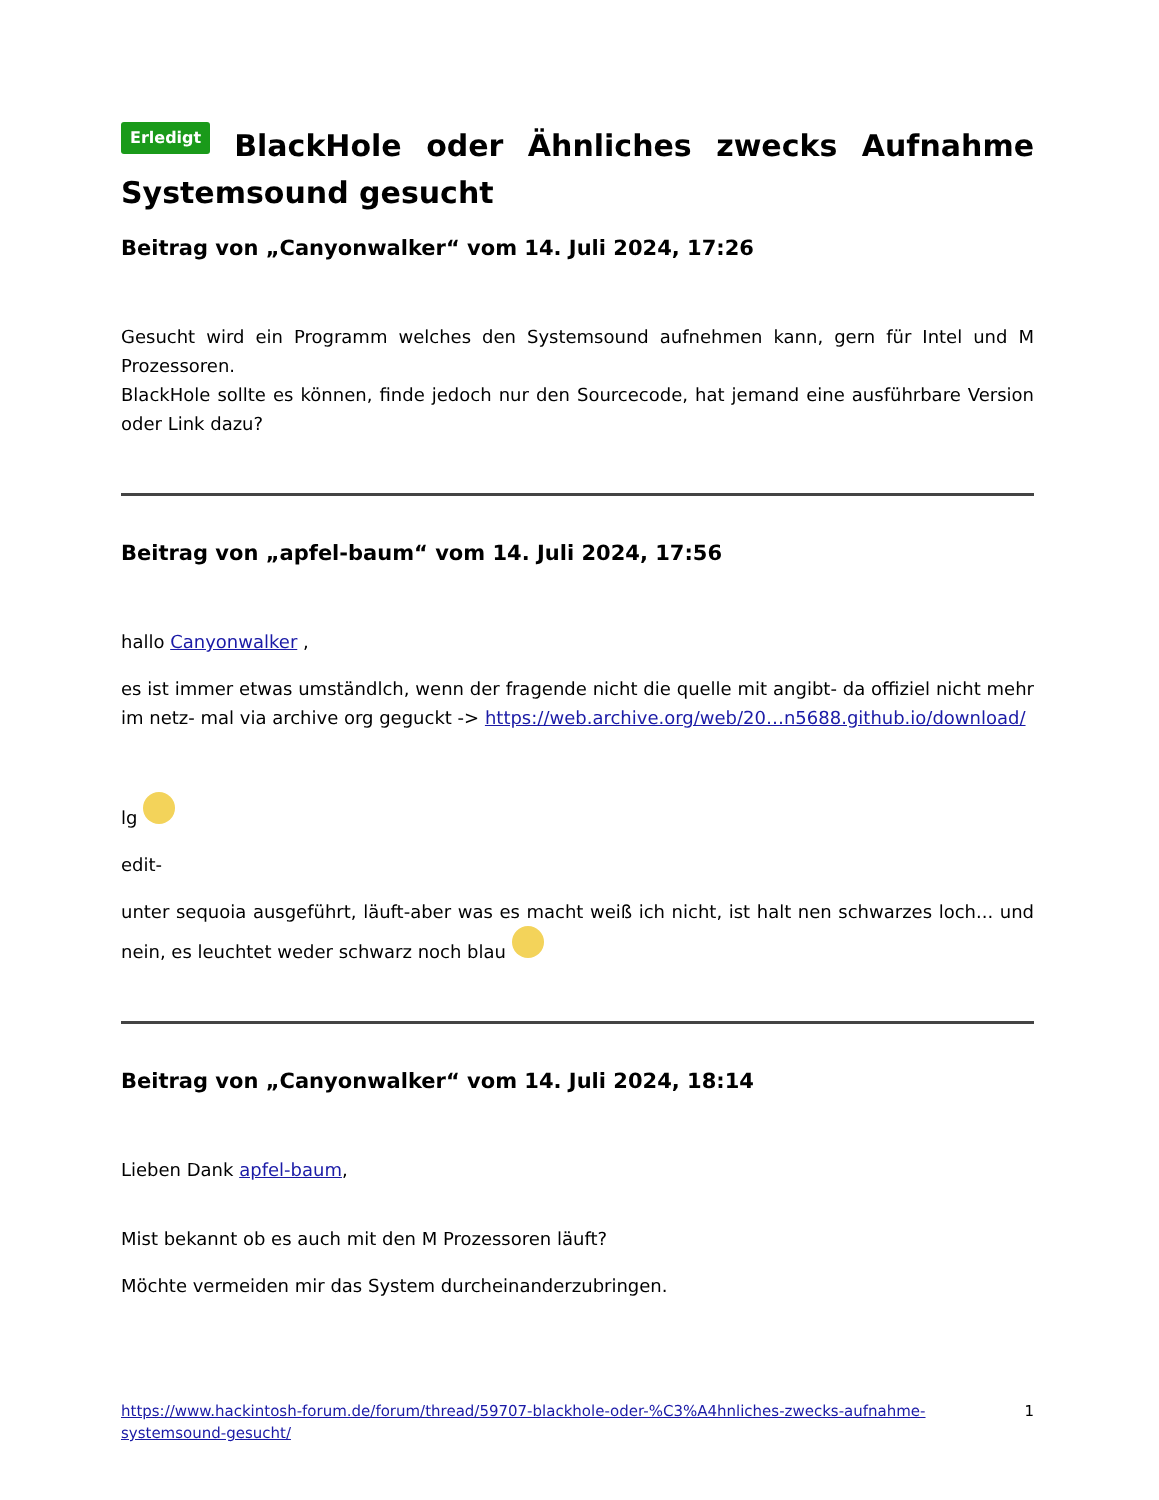Erledigt BlackHole oder Ähnliches zwecks Aufnahme Systemsound gesucht
Beitrag von „Canyonwalker“ vom 14. Juli 2024, 17:26
Gesucht wird ein Programm welches den Systemsound aufnehmen kann, gern für Intel und M Prozessoren.
BlackHole sollte es können, finde jedoch nur den Sourcecode, hat jemand eine ausführbare Version oder Link dazu?
Beitrag von „apfel-baum“ vom 14. Juli 2024, 17:56
hallo Canyonwalker ,
es ist immer etwas umständlch, wenn der fragende nicht die quelle mit angibt- da offiziel nicht mehr im netz- mal via archive org geguckt -> https://web.archive.org/web/20…n5688.github.io/download/
lg
edit-
unter sequoia ausgeführt, läuft-aber was es macht weiß ich nicht, ist halt nen schwarzes loch... und nein, es leuchtet weder schwarz noch blau
Beitrag von „Canyonwalker“ vom 14. Juli 2024, 18:14
Lieben Dank apfel-baum,
Mist bekannt ob es auch mit den M Prozessoren läuft?
Möchte vermeiden mir das System durcheinanderzubringen.
https://www.hackintosh-forum.de/forum/thread/59707-blackhole-oder-%C3%A4hnliches-zwecks-aufnahme-systemsound-gesucht/ 1